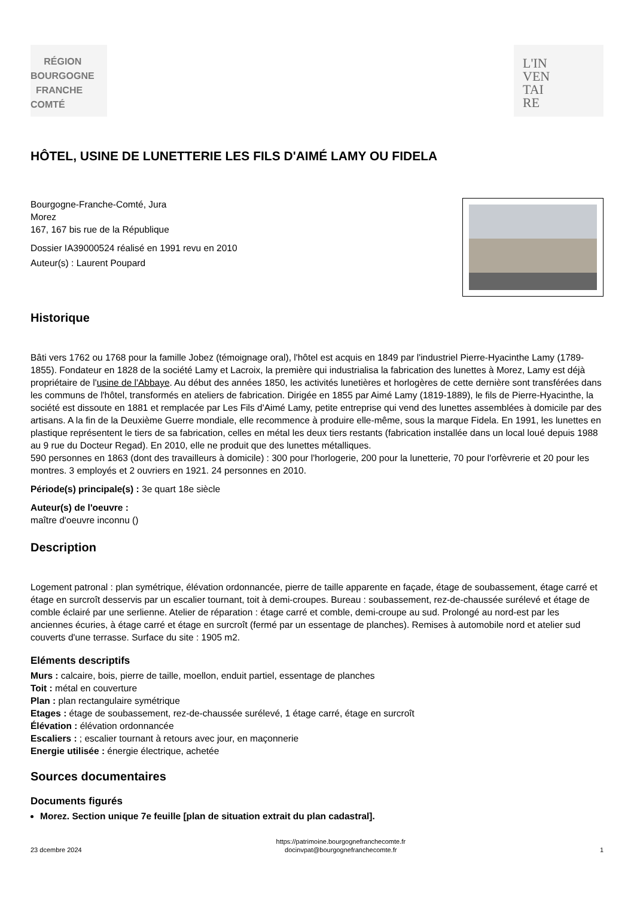RÉGION
BOURGOGNE
FRANCHE
COMTÉ
L'IN
VEN
TAI
RE
HÔTEL, USINE DE LUNETTERIE LES FILS D'AIMÉ LAMY OU FIDELA
Bourgogne-Franche-Comté, Jura
Morez
167, 167 bis rue de la République
Dossier IA39000524 réalisé en 1991 revu en 2010
Auteur(s) : Laurent Poupard
Historique
Bâti vers 1762 ou 1768 pour la famille Jobez (témoignage oral), l'hôtel est acquis en 1849 par l'industriel Pierre-Hyacinthe Lamy (1789-1855). Fondateur en 1828 de la société Lamy et Lacroix, la première qui industrialisa la fabrication des lunettes à Morez, Lamy est déjà propriétaire de l'usine de l'Abbaye. Au début des années 1850, les activités lunetières et horlogères de cette dernière sont transférées dans les communs de l'hôtel, transformés en ateliers de fabrication. Dirigée en 1855 par Aimé Lamy (1819-1889), le fils de Pierre-Hyacinthe, la société est dissoute en 1881 et remplacée par Les Fils d'Aimé Lamy, petite entreprise qui vend des lunettes assemblées à domicile par des artisans. A la fin de la Deuxième Guerre mondiale, elle recommence à produire elle-même, sous la marque Fidela. En 1991, les lunettes en plastique représentent le tiers de sa fabrication, celles en métal les deux tiers restants (fabrication installée dans un local loué depuis 1988 au 9 rue du Docteur Regad). En 2010, elle ne produit que des lunettes métalliques.
590 personnes en 1863 (dont des travailleurs à domicile) : 300 pour l'horlogerie, 200 pour la lunetterie, 70 pour l'orfèvrerie et 20 pour les montres. 3 employés et 2 ouvriers en 1921. 24 personnes en 2010.
Période(s) principale(s) : 3e quart 18e siècle
Auteur(s) de l'oeuvre :
maître d'oeuvre inconnu ()
Description
Logement patronal : plan symétrique, élévation ordonnancée, pierre de taille apparente en façade, étage de soubassement, étage carré et étage en surcroît desservis par un escalier tournant, toit à demi-croupes. Bureau : soubassement, rez-de-chaussée surélevé et étage de comble éclairé par une serlienne. Atelier de réparation : étage carré et comble, demi-croupe au sud. Prolongé au nord-est par les anciennes écuries, à étage carré et étage en surcroît (fermé par un essentage de planches). Remises à automobile nord et atelier sud couverts d'une terrasse. Surface du site : 1905 m2.
Eléments descriptifs
Murs : calcaire, bois, pierre de taille, moellon, enduit partiel, essentage de planches
Toit : métal en couverture
Plan : plan rectangulaire symétrique
Etages : étage de soubassement, rez-de-chaussée surélevé, 1 étage carré, étage en surcroît
Élévation : élévation ordonnancée
Escaliers : ; escalier tournant à retours avec jour, en maçonnerie
Energie utilisée : énergie électrique, achetée
Sources documentaires
Documents figurés
Morez. Section unique 7e feuille [plan de situation extrait du plan cadastral].
23 dcembre 2024 https://patrimoine.bourgognefranchecomte.fr
docinvpat@bourgognefranchecomte.fr 1